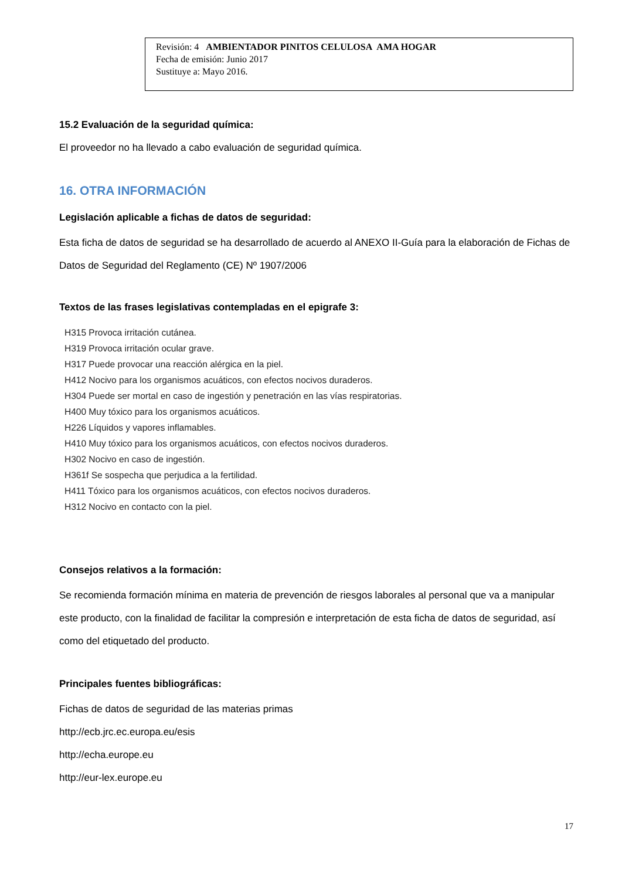Revisión: 4 AMBIENTADOR PINITOS CELULOSA AMA HOGAR
Fecha de emisión: Junio 2017
Sustituye a: Mayo 2016.
15.2 Evaluación de la seguridad química:
El proveedor no ha llevado a cabo evaluación de seguridad química.
16. OTRA INFORMACIÓN
Legislación aplicable a fichas de datos de seguridad:
Esta ficha de datos de seguridad se ha desarrollado de acuerdo al ANEXO II-Guía para la elaboración de Fichas de Datos de Seguridad del Reglamento (CE) Nº 1907/2006
Textos de las frases legislativas contempladas en el epigrafe 3:
H315 Provoca irritación cutánea.
H319 Provoca irritación ocular grave.
H317 Puede provocar una reacción alérgica en la piel.
H412 Nocivo para los organismos acuáticos, con efectos nocivos duraderos.
H304 Puede ser mortal en caso de ingestión y penetración en las vías respiratorias.
H400 Muy tóxico para los organismos acuáticos.
H226 Líquidos y vapores inflamables.
H410 Muy tóxico para los organismos acuáticos, con efectos nocivos duraderos.
H302 Nocivo en caso de ingestión.
H361f Se sospecha que perjudica a la fertilidad.
H411 Tóxico para los organismos acuáticos, con efectos nocivos duraderos.
H312 Nocivo en contacto con la piel.
Consejos relativos a la formación:
Se recomienda formación mínima en materia de prevención de riesgos laborales al personal que va a manipular este producto, con la finalidad de facilitar la compresión e interpretación de esta ficha de datos de seguridad, así como del etiquetado del producto.
Principales fuentes bibliográficas:
Fichas de datos de seguridad de las materias primas
http://ecb.jrc.ec.europa.eu/esis
http://echa.europe.eu
http://eur-lex.europe.eu
17